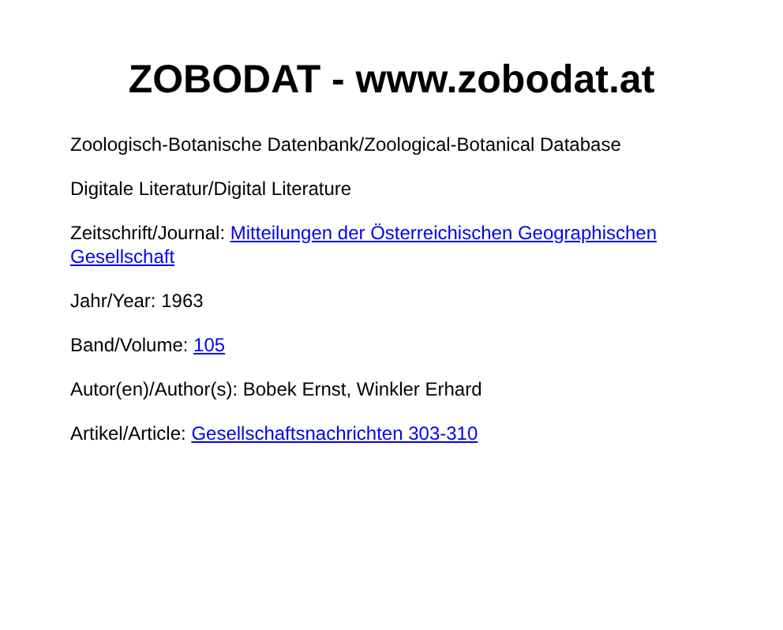ZOBODAT - www.zobodat.at
Zoologisch-Botanische Datenbank/Zoological-Botanical Database
Digitale Literatur/Digital Literature
Zeitschrift/Journal: Mitteilungen der Österreichischen Geographischen Gesellschaft
Jahr/Year: 1963
Band/Volume: 105
Autor(en)/Author(s): Bobek Ernst, Winkler Erhard
Artikel/Article: Gesellschaftsnachrichten 303-310